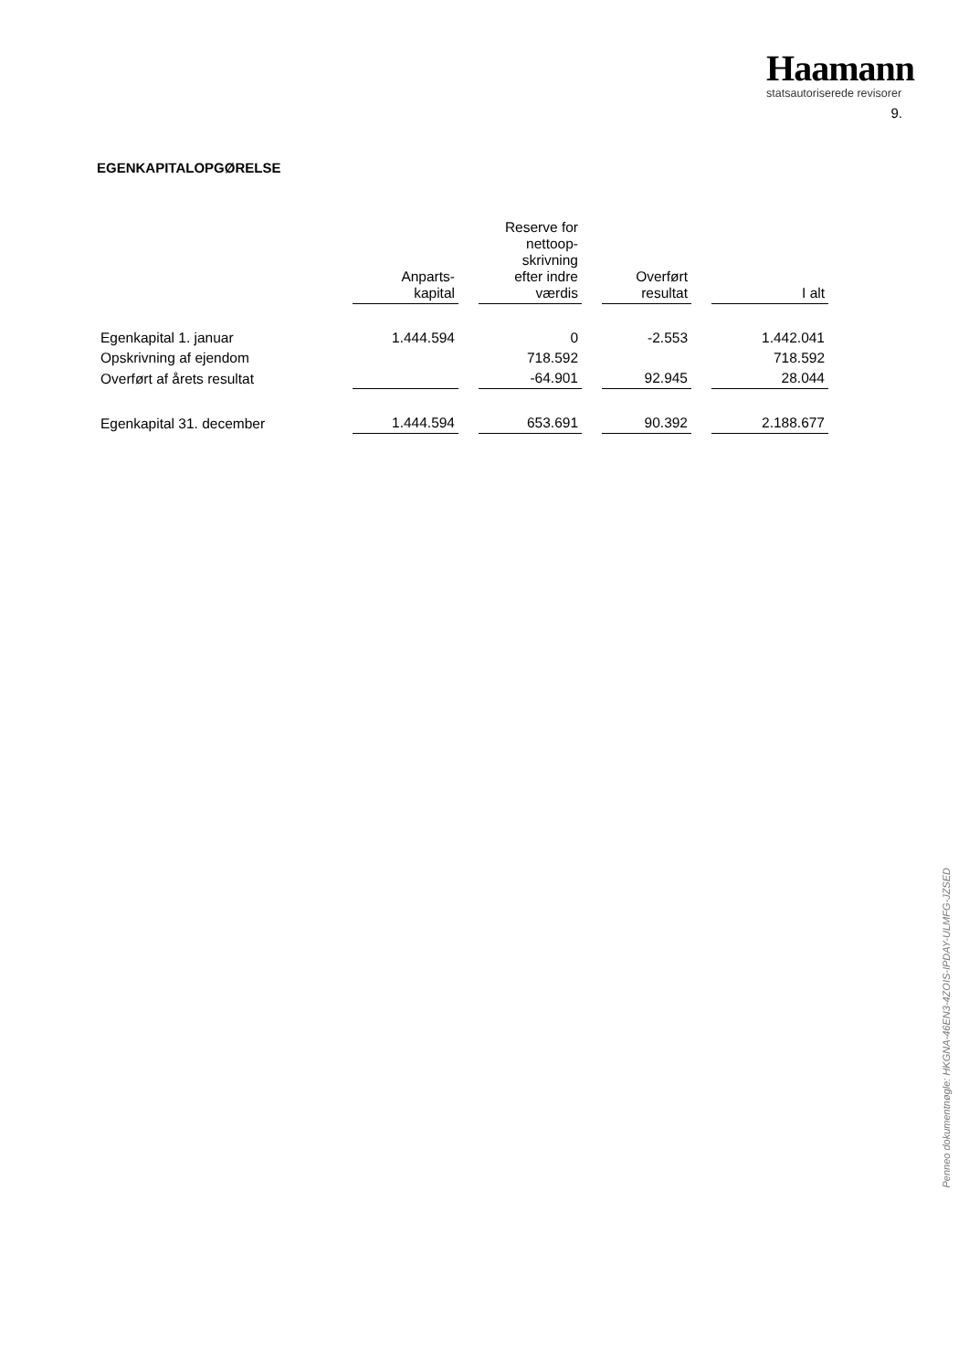Haamann
statsautoriserede revisorer
9.
EGENKAPITALOPGØRELSE
| | Anparts- kapital | | Reserve for nettoop- skrivning efter indre værdis | | Overført resultat | | I alt |
| --- | --- | --- | --- | --- | --- | --- | --- |
| Egenkapital 1. januar | 1.444.594 | | 0 | | -2.553 | | 1.442.041 |
| Opskrivning af ejendom | | | 718.592 | | | | 718.592 |
| Overført af årets resultat | | | -64.901 | | 92.945 | | 28.044 |
| Egenkapital 31. december | 1.444.594 | | 653.691 | | 90.392 | | 2.188.677 |
Penneo dokumentnøgle: HKGNA-46EN3-4ZOIS-IPDAY-ULMFG-JZSED